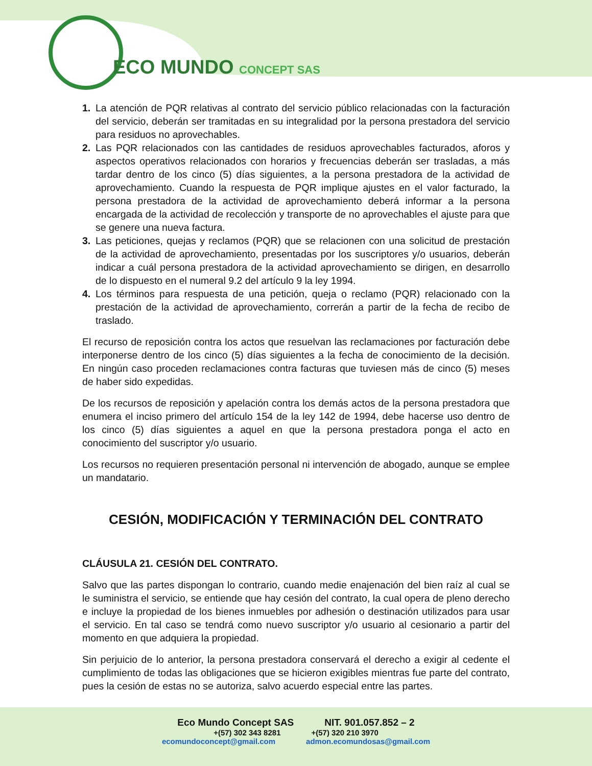ECO MUNDO CONCEPT SAS
1. La atención de PQR relativas al contrato del servicio público relacionadas con la facturación del servicio, deberán ser tramitadas en su integralidad por la persona prestadora del servicio para residuos no aprovechables.
2. Las PQR relacionados con las cantidades de residuos aprovechables facturados, aforos y aspectos operativos relacionados con horarios y frecuencias deberán ser trasladas, a más tardar dentro de los cinco (5) días siguientes, a la persona prestadora de la actividad de aprovechamiento. Cuando la respuesta de PQR implique ajustes en el valor facturado, la persona prestadora de la actividad de aprovechamiento deberá informar a la persona encargada de la actividad de recolección y transporte de no aprovechables el ajuste para que se genere una nueva factura.
3. Las peticiones, quejas y reclamos (PQR) que se relacionen con una solicitud de prestación de la actividad de aprovechamiento, presentadas por los suscriptores y/o usuarios, deberán indicar a cuál persona prestadora de la actividad aprovechamiento se dirigen, en desarrollo de lo dispuesto en el numeral 9.2 del artículo 9 la ley 1994.
4. Los términos para respuesta de una petición, queja o reclamo (PQR) relacionado con la prestación de la actividad de aprovechamiento, correrán a partir de la fecha de recibo de traslado.
El recurso de reposición contra los actos que resuelvan las reclamaciones por facturación debe interponerse dentro de los cinco (5) días siguientes a la fecha de conocimiento de la decisión. En ningún caso proceden reclamaciones contra facturas que tuviesen más de cinco (5) meses de haber sido expedidas.
De los recursos de reposición y apelación contra los demás actos de la persona prestadora que enumera el inciso primero del artículo 154 de la ley 142 de 1994, debe hacerse uso dentro de los cinco (5) días siguientes a aquel en que la persona prestadora ponga el acto en conocimiento del suscriptor y/o usuario.
Los recursos no requieren presentación personal ni intervención de abogado, aunque se emplee un mandatario.
CESIÓN, MODIFICACIÓN Y TERMINACIÓN DEL CONTRATO
CLÁUSULA 21. CESIÓN DEL CONTRATO.
Salvo que las partes dispongan lo contrario, cuando medie enajenación del bien raíz al cual se le suministra el servicio, se entiende que hay cesión del contrato, la cual opera de pleno derecho e incluye la propiedad de los bienes inmuebles por adhesión o destinación utilizados para usar el servicio. En tal caso se tendrá como nuevo suscriptor y/o usuario al cesionario a partir del momento en que adquiera la propiedad.
Sin perjuicio de lo anterior, la persona prestadora conservará el derecho a exigir al cedente el cumplimiento de todas las obligaciones que se hicieron exigibles mientras fue parte del contrato, pues la cesión de estas no se autoriza, salvo acuerdo especial entre las partes.
Eco Mundo Concept SAS NIT. 901.057.852 – 2
+(57) 302 343 8281 +(57) 320 210 3970
ecomundoconcept@gmail.com admon.ecomundosas@gmail.com